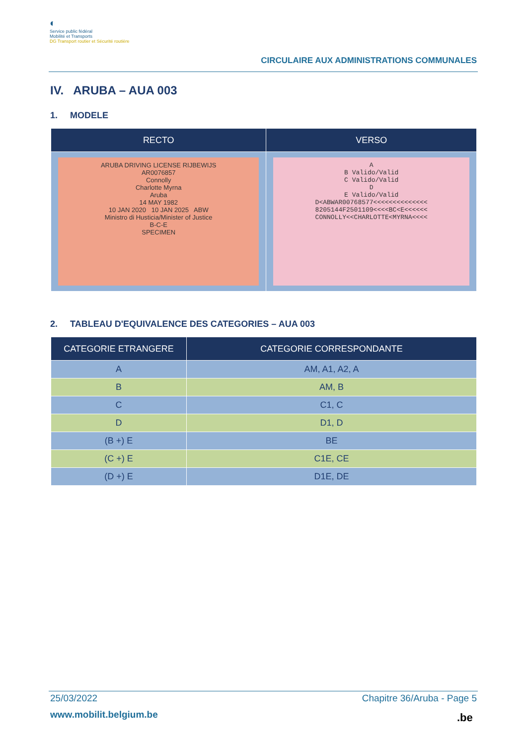◐
Service public fédéral
Mobilité et Transports
DG Transport routier et Sécurité routière
CIRCULAIRE AUX ADMINISTRATIONS COMMUNALES
IV. ARUBA – AUA 003
1. MODELE
| RECTO | VERSO |
| --- | --- |
| ARUBA DRIVING LICENSE RIJBEWIJS AR0076857 Connolly Charlotte Myrna Aruba 14 MAY 1982 10 JAN 2020 10 JAN 2025 ABW Ministro di Husticia/Minister of Justice B-C-E SPECIMEN | A B Valido/Valid C Valido/Valid D E Valido/Valid D<ABWAR00768577<<<<<<<<<<<<<< 8205144F2501109<<<<BC<E<<<<<< CONNOLLY<<CHARLOTTE<MYRNA<<<< |
2. TABLEAU D'EQUIVALENCE DES CATEGORIES – AUA 003
| CATEGORIE ETRANGERE | CATEGORIE CORRESPONDANTE |
| --- | --- |
| A | AM, A1, A2, A |
| B | AM, B |
| C | C1, C |
| D | D1, D |
| (B +) E | BE |
| (C +) E | C1E, CE |
| (D +) E | D1E, DE |
25/03/2022 Chapitre 36/Aruba - Page 5
www.mobilit.belgium.be .be